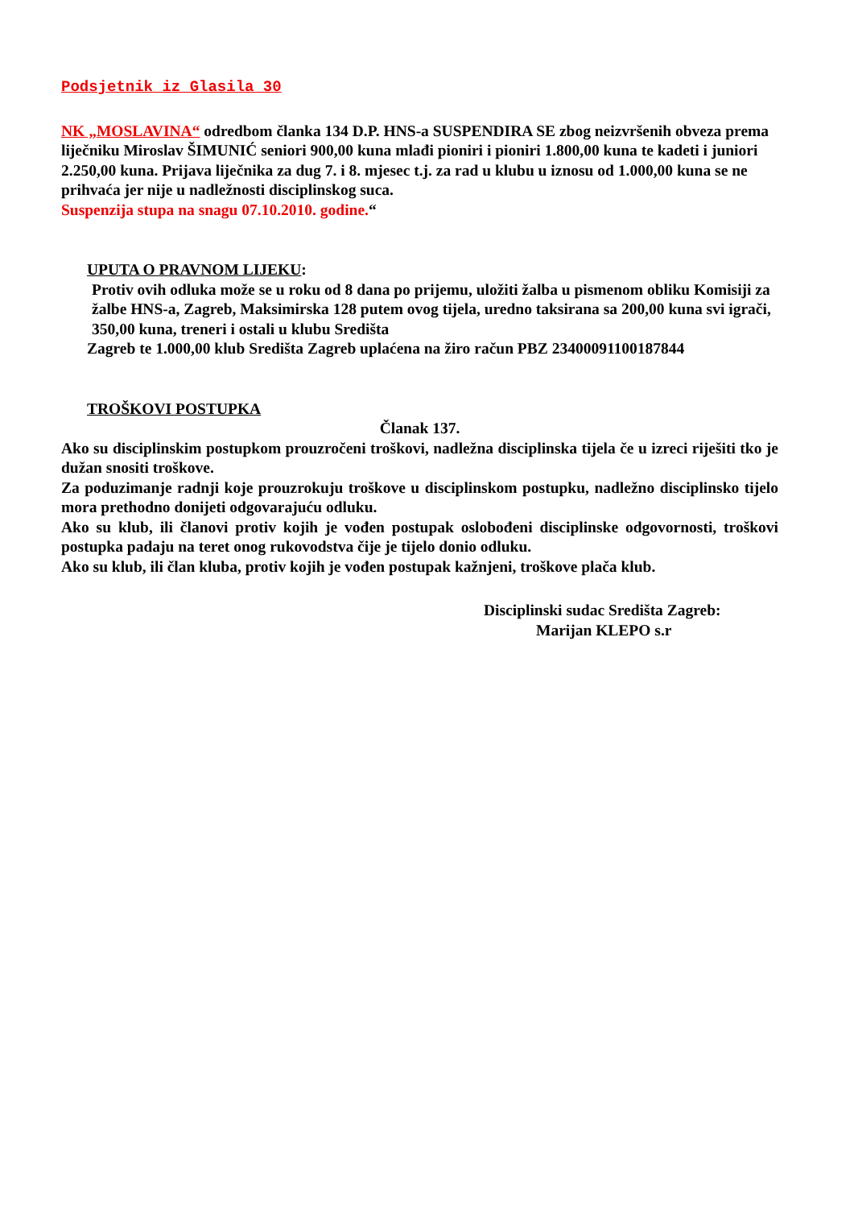Podsjetnik iz Glasila 30
NK „MOSLAVINA“ odredbom članka 134 D.P. HNS-a SUSPENDIRA SE zbog neizvršenih obveza prema liječniku Miroslav ŠIMUNIĆ seniori 900,00 kuna mlađi pioniri i pioniri 1.800,00 kuna te kadeti i juniori 2.250,00 kuna. Prijava liječnika za dug 7. i 8. mjesec t.j. za rad u klubu u iznosu od 1.000,00 kuna se ne prihvaća jer nije u nadležnosti disciplinskog suca.
Suspenzija stupa na snagu 07.10.2010. godine.“
UPUTA O PRAVNOM LIJEKU:
Protiv ovih odluka može se u roku od 8 dana po prijemu, uložiti žalba u pismenom obliku Komisiji za žalbe HNS-a, Zagreb, Maksimirska 128 putem ovog tijela, uredno taksirana sa 200,00 kuna svi igrači, 350,00 kuna, treneri i ostali u klubu Središta
Zagreb te 1.000,00 klub Središta Zagreb uplaćena na žiro račun PBZ 2340009110018​7844
TROŠKOVI POSTUPKA
Članak 137.
Ako su disciplinskim postupkom prouzročeni troškovi, nadležna disciplinska tijela če u izreci riješiti tko je dužan snositi troškove.
Za poduzimanje radnji koje prouzrokuju troškove u disciplinskom postupku, nadležno disciplinsko tijelo mora prethodno donijeti odgovarajuću odluku.
Ako su klub, ili članovi protiv kojih je vođen postupak oslobođeni disciplinske odgovornosti, troškovi postupka padaju na teret onog rukovodstva čije je tijelo donio odluku.
Ako su klub, ili član kluba, protiv kojih je vođen postupak kažnjeni, troškove plača klub.
Disciplinski sudac Središta Zagreb:
Marijan KLEPO s.r